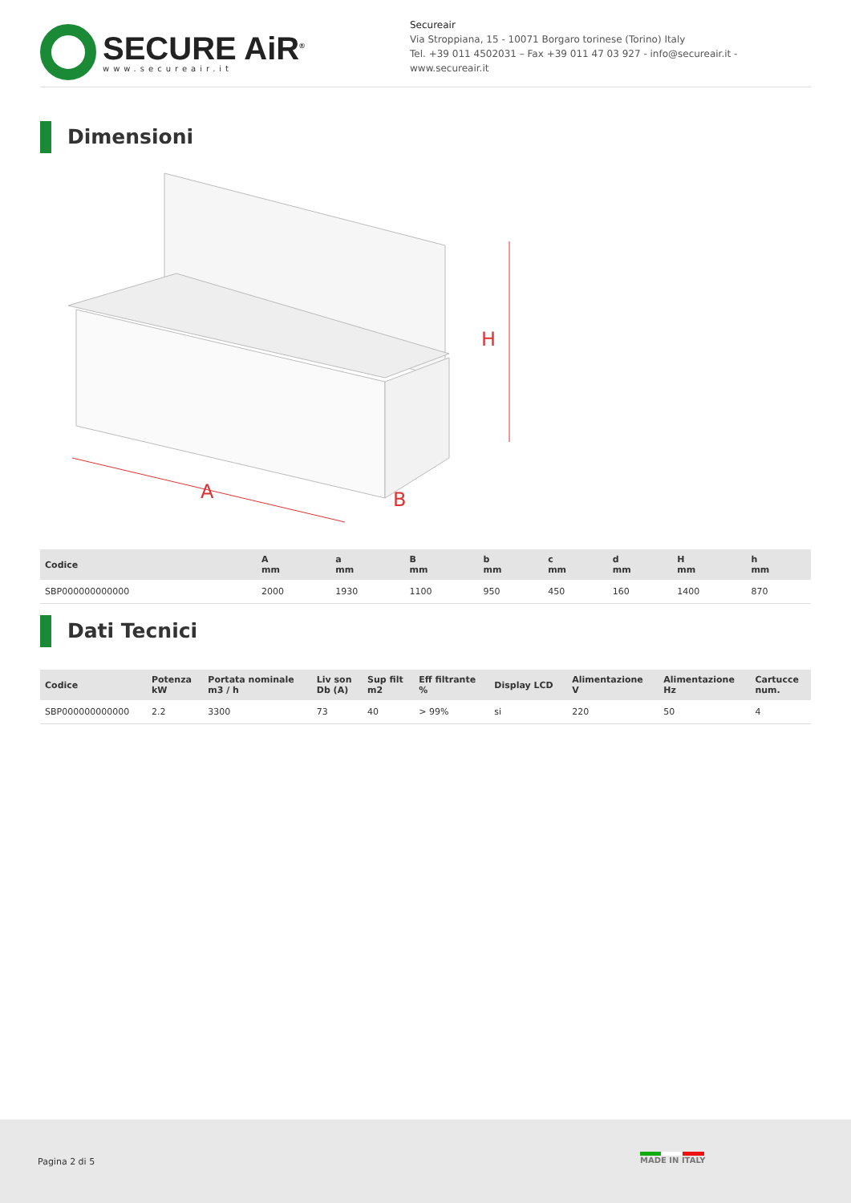SECURE AiR<sup>®</sup>
www.secureair.it
Secureair
Via Stroppiana, 15 - 10071 Borgaro torinese (Torino) Italy
Tel. +39 011 4502031 – Fax +39 011 47 03 927 - info@secureair.it - www.secureair.it
Dimensioni
H
A
B
| Codice | A mm | a mm | B mm | b mm | c mm | d mm | H mm | h mm |
| --- | --- | --- | --- | --- | --- | --- | --- | --- |
| SBP000000000000 | 2000 | 1930 | 1100 | 950 | 450 | 160 | 1400 | 870 |
Dati Tecnici
| Codice | Potenza kW | Portata nominale m3 / h | Liv son Db (A) | Sup filt m2 | Eff filtrante % | Display LCD | Alimentazione V | Alimentazione Hz | Cartucce num. |
| --- | --- | --- | --- | --- | --- | --- | --- | --- | --- |
| SBP000000000000 | 2.2 | 3300 | 73 | 40 | > 99% | si | 220 | 50 | 4 |
Pagina 2 di 5
MADE IN ITALY